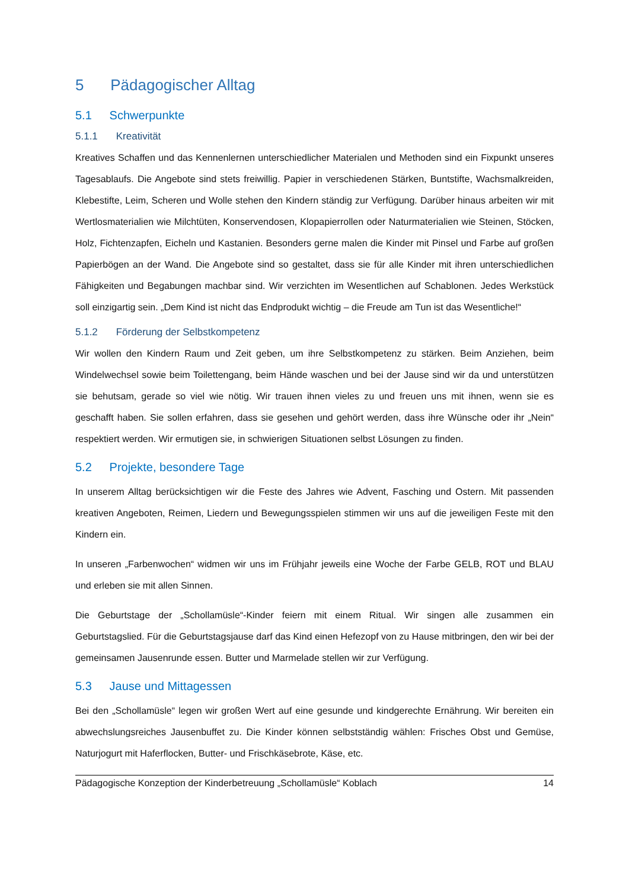5 Pädagogischer Alltag
5.1 Schwerpunkte
5.1.1 Kreativität
Kreatives Schaffen und das Kennenlernen unterschiedlicher Materialen und Methoden sind ein Fixpunkt unseres Tagesablaufs. Die Angebote sind stets freiwillig. Papier in verschiedenen Stärken, Buntstifte, Wachsmalkreiden, Klebestifte, Leim, Scheren und Wolle stehen den Kindern ständig zur Verfügung. Darüber hinaus arbeiten wir mit Wertlosmaterialien wie Milchtüten, Konservendosen, Klopapierrollen oder Naturmaterialien wie Steinen, Stöcken, Holz, Fichtenzapfen, Eicheln und Kastanien. Besonders gerne malen die Kinder mit Pinsel und Farbe auf großen Papierbögen an der Wand. Die Angebote sind so gestaltet, dass sie für alle Kinder mit ihren unterschiedlichen Fähigkeiten und Begabungen machbar sind. Wir verzichten im Wesentlichen auf Schablonen. Jedes Werkstück soll einzigartig sein. „Dem Kind ist nicht das Endprodukt wichtig – die Freude am Tun ist das Wesentliche!“
5.1.2 Förderung der Selbstkompetenz
Wir wollen den Kindern Raum und Zeit geben, um ihre Selbstkompetenz zu stärken. Beim Anziehen, beim Windelwechsel sowie beim Toilettengang, beim Hände waschen und bei der Jause sind wir da und unterstützen sie behutsam, gerade so viel wie nötig. Wir trauen ihnen vieles zu und freuen uns mit ihnen, wenn sie es geschafft haben. Sie sollen erfahren, dass sie gesehen und gehört werden, dass ihre Wünsche oder ihr „Nein“ respektiert werden. Wir ermutigen sie, in schwierigen Situationen selbst Lösungen zu finden.
5.2 Projekte, besondere Tage
In unserem Alltag berücksichtigen wir die Feste des Jahres wie Advent, Fasching und Ostern. Mit passenden kreativen Angeboten, Reimen, Liedern und Bewegungsspielen stimmen wir uns auf die jeweiligen Feste mit den Kindern ein.
In unseren „Farbenwochen“ widmen wir uns im Frühjahr jeweils eine Woche der Farbe GELB, ROT und BLAU und erleben sie mit allen Sinnen.
Die Geburtstage der „Schollamüsle“-Kinder feiern mit einem Ritual. Wir singen alle zusammen ein Geburtstagslied. Für die Geburtstagsjause darf das Kind einen Hefezopf von zu Hause mitbringen, den wir bei der gemeinsamen Jausenrunde essen. Butter und Marmelade stellen wir zur Verfügung.
5.3 Jause und Mittagessen
Bei den „Schollamüsle“ legen wir großen Wert auf eine gesunde und kindgerechte Ernährung. Wir bereiten ein abwechslungsreiches Jausenbuffet zu. Die Kinder können selbstständig wählen: Frisches Obst und Gemüse, Naturjogurt mit Haferflocken, Butter- und Frischkäsebrote, Käse, etc.
Pädagogische Konzeption der Kinderbetreuung „Schollamüsle“ Koblach 14